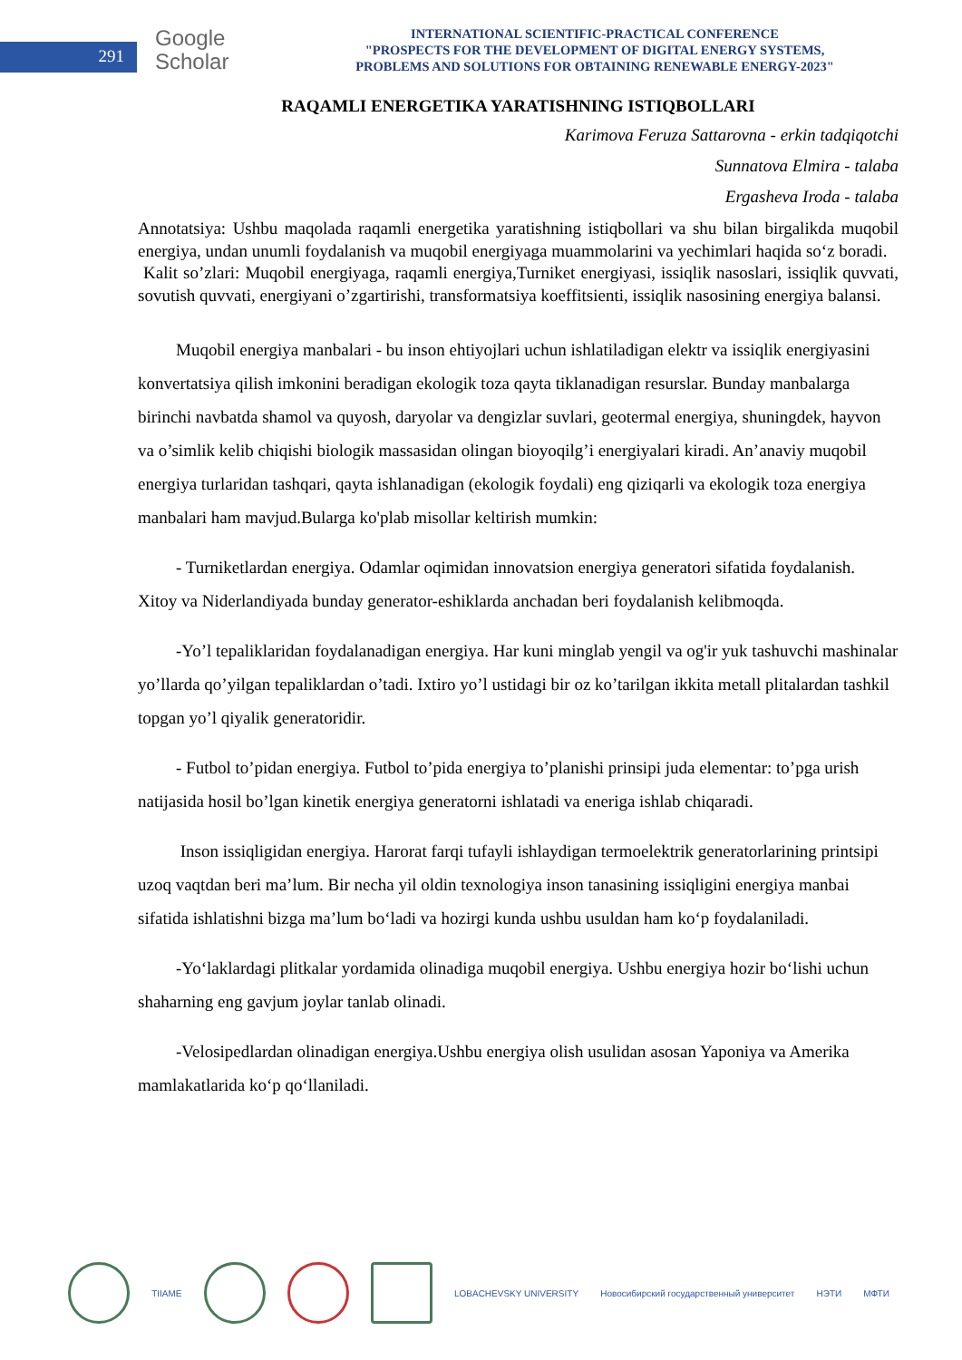291
Google
Scholar
INTERNATIONAL SCIENTIFIC-PRACTICAL CONFERENCE
"PROSPECTS FOR THE DEVELOPMENT OF DIGITAL ENERGY SYSTEMS,
PROBLEMS AND SOLUTIONS FOR OBTAINING RENEWABLE ENERGY-2023"
RAQAMLI ENERGETIKA YARATISHNING ISTIQBOLLARI
Karimova Feruza Sattarovna - erkin tadqiqotchi
Sunnatova Elmira - talaba
Ergasheva Iroda - talaba
Annotatsiya: Ushbu maqolada raqamli energetika yaratishning istiqbollari va shu bilan birgalikda muqobil energiya, undan unumli foydalanish va muqobil energiyaga muammolarini va yechimlari haqida so‘z boradi.
Kalit so’zlari: Muqobil energiyaga, raqamli energiya,Turniket energiyasi, issiqlik nasoslari, issiqlik quvvati, sovutish quvvati, energiyani o’zgartirishi, transformatsiya koeffitsienti, issiqlik nasosining energiya balansi.
Muqobil energiya manbalari - bu inson ehtiyojlari uchun ishlatiladigan elektr va issiqlik energiyasini konvertatsiya qilish imkonini beradigan ekologik toza qayta tiklanadigan resurslar. Bunday manbalarga birinchi navbatda shamol va quyosh, daryolar va dengizlar suvlari, geotermal energiya, shuningdek, hayvon va o’simlik kelib chiqishi biologik massasidan olingan bioyoqilg’i energiyalari kiradi. An’anaviy muqobil energiya turlaridan tashqari, qayta ishlanadigan (ekologik foydali) eng qiziqarli va ekologik toza energiya manbalari ham mavjud.Bularga ko'plab misollar keltirish mumkin:
- Turniketlardan energiya. Odamlar oqimidan innovatsion energiya generatori sifatida foydalanish. Xitoy va Niderlandiyada bunday generator-eshiklarda anchadan beri foydalanish kelibmoqda.
-Yo’l tepaliklaridan foydalanadigan energiya. Har kuni minglab yengil va og'ir yuk tashuvchi mashinalar yo’llarda qo’yilgan tepaliklardan o’tadi. Ixtiro yo’l ustidagi bir oz ko’tarilgan ikkita metall plitalardan tashkil topgan yo’l qiyalik generatoridir.
- Futbol to’pidan energiya. Futbol to’pida energiya to’planishi prinsipi juda elementar: to’pga urish natijasida hosil bo’lgan kinetik energiya generatorni ishlatadi va eneriga ishlab chiqaradi.
Inson issiqligidan energiya. Harorat farqi tufayli ishlaydigan termoelektrik generatorlarining printsipi uzoq vaqtdan beri ma’lum. Bir necha yil oldin texnologiya inson tanasining issiqligini energiya manbai sifatida ishlatishni bizga ma’lum bo‘ladi va hozirgi kunda ushbu usuldan ham ko‘p foydalaniladi.
-Yo‘laklardagi plitkalar yordamida olinadiga muqobil energiya. Ushbu energiya hozir bo‘lishi uchun shaharning eng gavjum joylar tanlab olinadi.
-Velosipedlardan olinadigan energiya.Ushbu energiya olish usulidan asosan Yaponiya va Amerika mamlakatlarida ko‘p qo‘llaniladi.
TIIAME LOBACHEVSKY UNIVERSITY
Новосибирский государственный университет
НЭТИ МФТИ